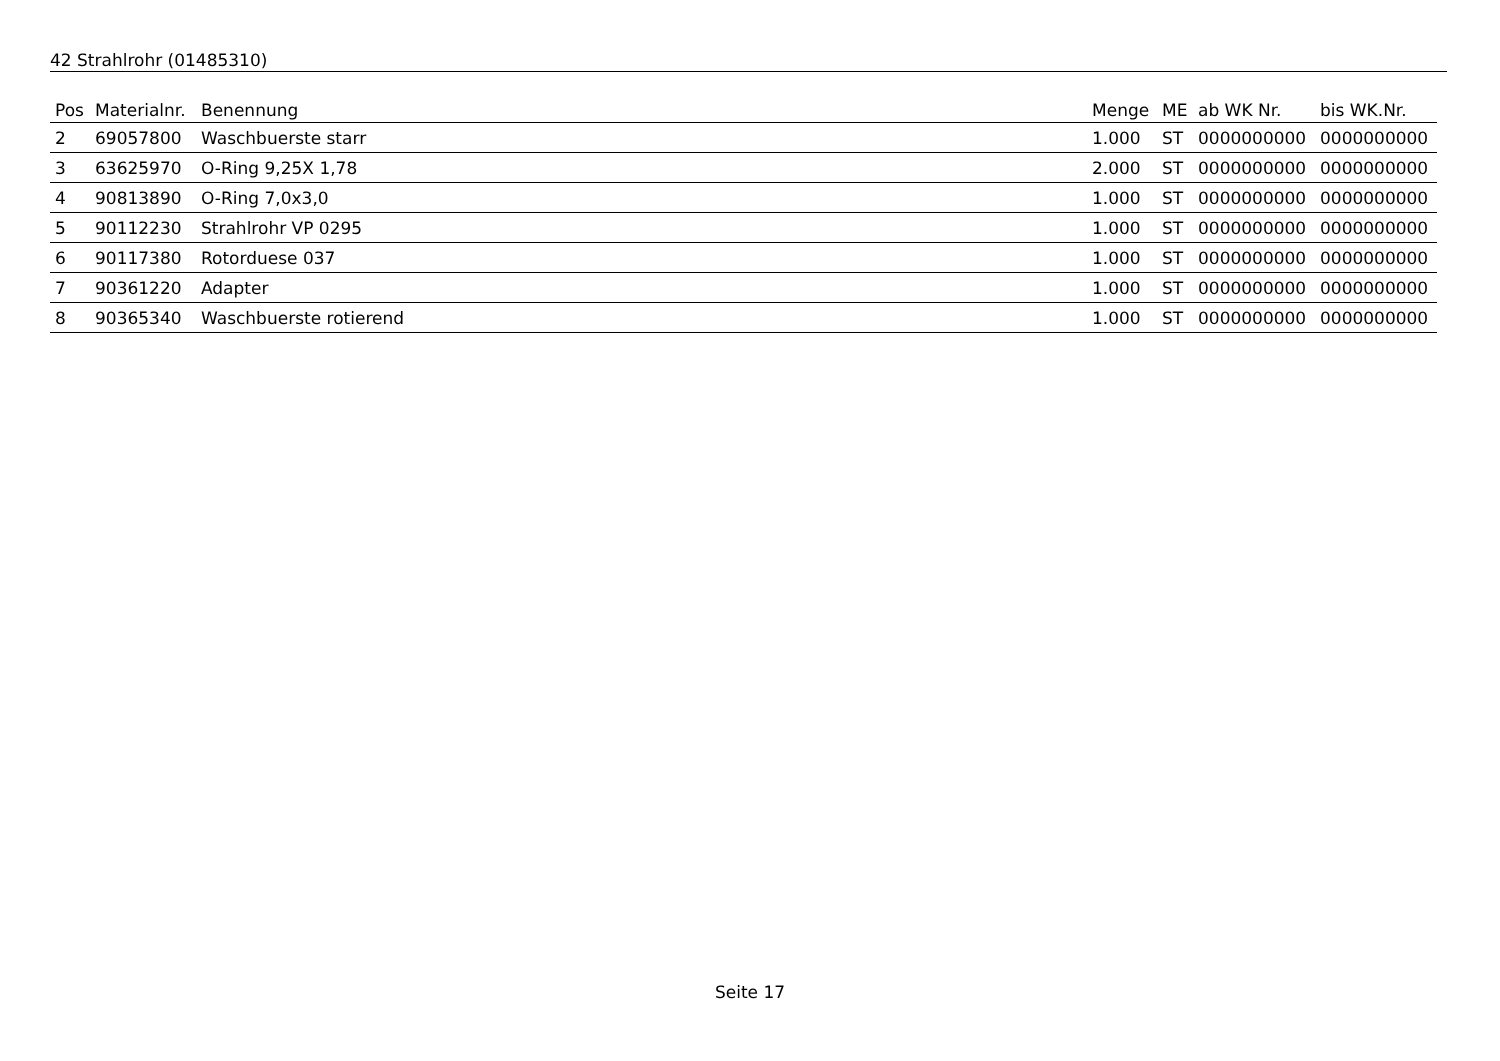42 Strahlrohr (01485310)
| Pos | Materialnr. | Benennung | Menge | ME | ab WK Nr. | bis WK.Nr. |
| --- | --- | --- | --- | --- | --- | --- |
| 2 | 69057800 | Waschbuerste starr | 1.000 | ST | 0000000000 | 0000000000 |
| 3 | 63625970 | O-Ring 9,25X 1,78 | 2.000 | ST | 0000000000 | 0000000000 |
| 4 | 90813890 | O-Ring 7,0x3,0 | 1.000 | ST | 0000000000 | 0000000000 |
| 5 | 90112230 | Strahlrohr VP 0295 | 1.000 | ST | 0000000000 | 0000000000 |
| 6 | 90117380 | Rotorduese 037 | 1.000 | ST | 0000000000 | 0000000000 |
| 7 | 90361220 | Adapter | 1.000 | ST | 0000000000 | 0000000000 |
| 8 | 90365340 | Waschbuerste rotierend | 1.000 | ST | 0000000000 | 0000000000 |
Seite 17